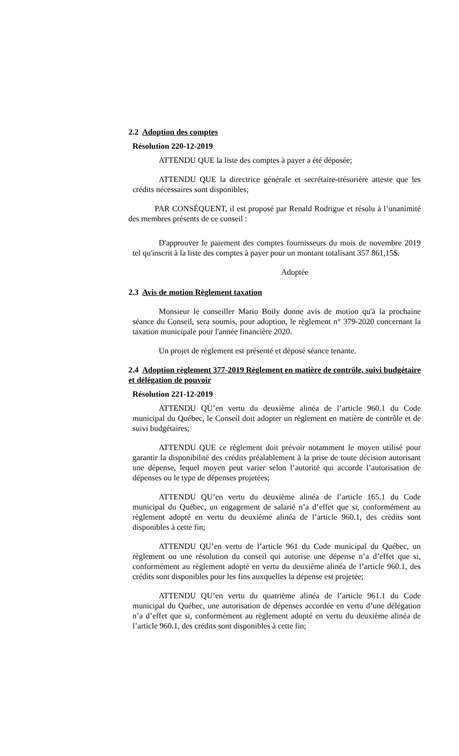2.2 Adoption des comptes
Résolution 220-12-2019
ATTENDU QUE la liste des comptes à payer a été déposée;
ATTENDU QUE la directrice générale et secrétaire-trésorière atteste que les crédits nécessaires sont disponibles;
PAR CONSÉQUENT, il est proposé par Renald Rodrigue et résolu à l’unanimité des membres présents de ce conseil :
D'approuver le paiement des comptes fournisseurs du mois de novembre 2019 tel qu'inscrit à la liste des comptes à payer pour un montant totalisant 357 861,15$.
Adoptée
2.3 Avis de motion Règlement taxation
Monsieur le conseiller Mario Boily donne avis de motion qu'à la prochaine séance du Conseil, sera soumis, pour adoption, le règlement n° 379-2020 concernant la taxation municipale pour l'année financière 2020.
Un projet de règlement est présenté et déposé séance tenante.
2.4 Adoption règlement 377-2019 Règlement en matière de contrôle, suivi budgétaire et délégation de pouvoir
Résolution 221-12-2019
ATTENDU QU’en vertu du deuxième alinéa de l’article 960.1 du Code municipal du Québec, le Conseil doit adopter un règlement en matière de contrôle et de suivi budgétaires;
ATTENDU QUE ce règlement doit prévoir notamment le moyen utilisé pour garantir la disponibilité des crédits préalablement à la prise de toute décision autorisant une dépense, lequel moyen peut varier selon l’autorité qui accorde l’autorisation de dépenses ou le type de dépenses projetées;
ATTENDU QU’en vertu du deuxième alinéa de l’article 165.1 du Code municipal du Québec, un engagement de salarié n’a d’effet que si, conformément au règlement adopté en vertu du deuxième alinéa de l’article 960.1, des crédits sont disponibles à cette fin;
ATTENDU QU’en vertu de l’article 961 du Code municipal du Québec, un règlement ou une résolution du conseil qui autorise une dépense n’a d’effet que si, conformément au règlement adopté en vertu du deuxième alinéa de l’article 960.1, des crédits sont disponibles pour les fins auxquelles la dépense est projetée;
ATTENDU QU’en vertu du quatrième alinéa de l’article 961.1 du Code municipal du Québec, une autorisation de dépenses accordée en vertu d’une délégation n’a d’effet que si, conformément au règlement adopté en vertu du deuxième alinéa de l’article 960.1, des crédits sont disponibles à cette fin;